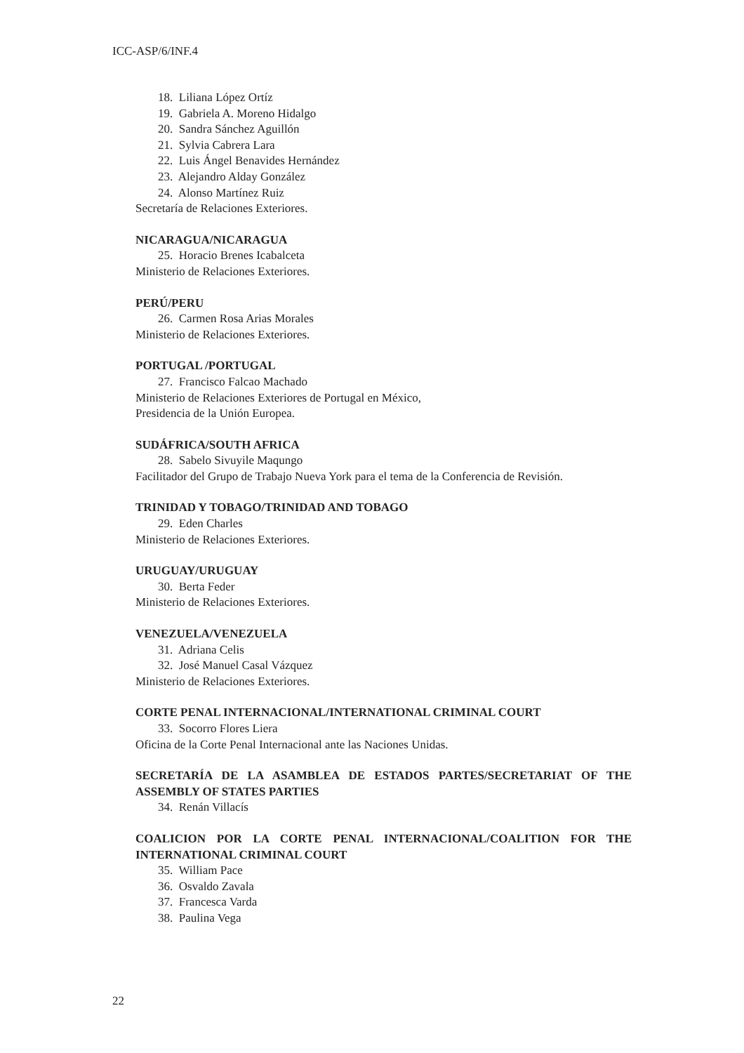ICC-ASP/6/INF.4
18. Liliana López Ortíz
19. Gabriela A. Moreno Hidalgo
20. Sandra Sánchez Aguillón
21. Sylvia Cabrera Lara
22. Luis Ángel Benavides Hernández
23. Alejandro Alday González
24. Alonso Martínez Ruiz
Secretaría de Relaciones Exteriores.
NICARAGUA/NICARAGUA
25. Horacio Brenes Icabalceta
Ministerio de Relaciones Exteriores.
PERÚ/PERU
26. Carmen Rosa Arias Morales
Ministerio de Relaciones Exteriores.
PORTUGAL /PORTUGAL
27. Francisco Falcao Machado
Ministerio de Relaciones Exteriores de Portugal en México,
Presidencia de la Unión Europea.
SUDÁFRICA/SOUTH AFRICA
28. Sabelo Sivuyile Maqungo
Facilitador del Grupo de Trabajo Nueva York para el tema de la Conferencia de Revisión.
TRINIDAD Y TOBAGO/TRINIDAD AND TOBAGO
29. Eden Charles
Ministerio de Relaciones Exteriores.
URUGUAY/URUGUAY
30. Berta Feder
Ministerio de Relaciones Exteriores.
VENEZUELA/VENEZUELA
31. Adriana Celis
32. José Manuel Casal Vázquez
Ministerio de Relaciones Exteriores.
CORTE PENAL INTERNACIONAL/INTERNATIONAL CRIMINAL COURT
33. Socorro Flores Liera
Oficina de la Corte Penal Internacional ante las Naciones Unidas.
SECRETARÍA DE LA ASAMBLEA DE ESTADOS PARTES/SECRETARIAT OF THE ASSEMBLY OF STATES PARTIES
34. Renán Villacís
COALICION POR LA CORTE PENAL INTERNACIONAL/COALITION FOR THE INTERNATIONAL CRIMINAL COURT
35. William Pace
36. Osvaldo Zavala
37. Francesca Varda
38. Paulina Vega
22